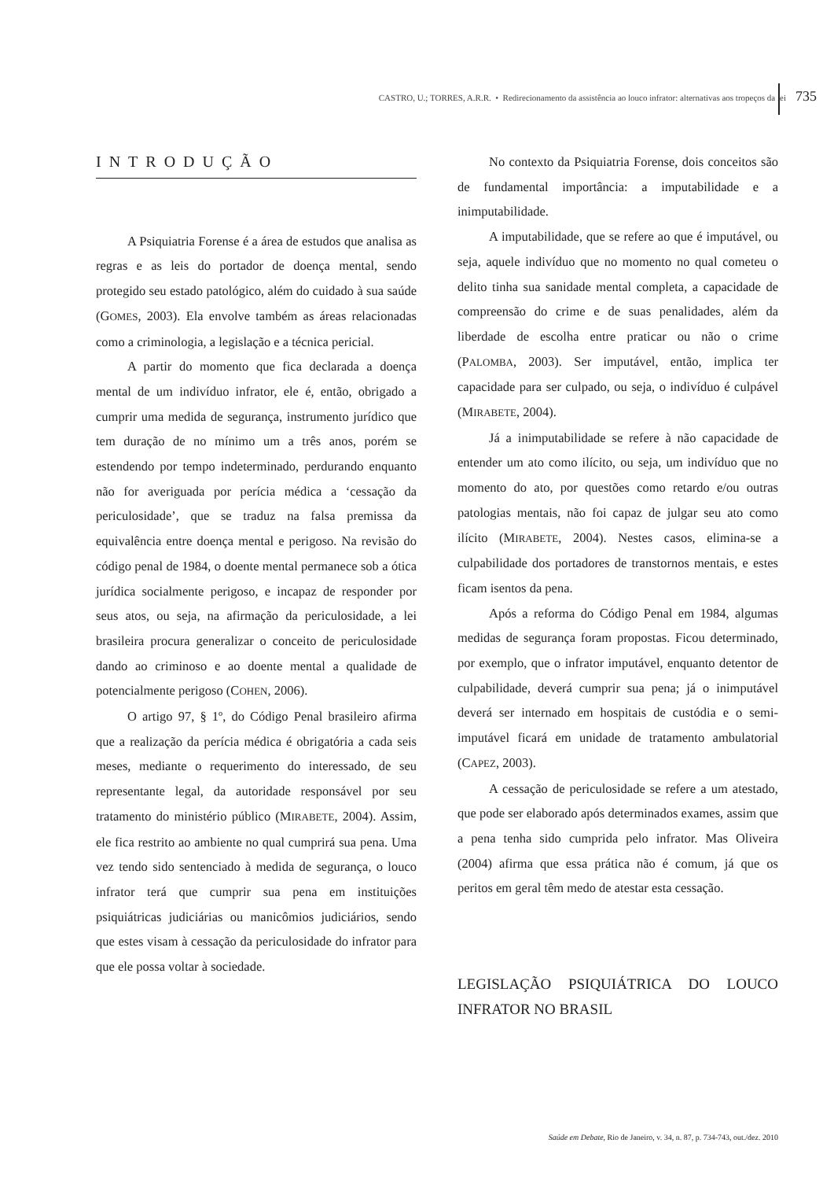CASTRO, U.; TORRES, A.R.R. • Redirecionamento da assistência ao louco infrator: alternativas aos tropeços da lei 735
INTRODUÇÃO
A Psiquiatria Forense é a área de estudos que analisa as regras e as leis do portador de doença mental, sendo protegido seu estado patológico, além do cuidado à sua saúde (GOMES, 2003). Ela envolve também as áreas relacionadas como a criminologia, a legislação e a técnica pericial.
A partir do momento que fica declarada a doença mental de um indivíduo infrator, ele é, então, obrigado a cumprir uma medida de segurança, instrumento jurídico que tem duração de no mínimo um a três anos, porém se estendendo por tempo indeterminado, perdurando enquanto não for averiguada por perícia médica a ‘cessação da periculosidade’, que se traduz na falsa premissa da equivalência entre doença mental e perigoso. Na revisão do código penal de 1984, o doente mental permanece sob a ótica jurídica socialmente perigoso, e incapaz de responder por seus atos, ou seja, na afirmação da periculosidade, a lei brasileira procura generalizar o conceito de periculosidade dando ao criminoso e ao doente mental a qualidade de potencialmente perigoso (COHEN, 2006).
O artigo 97, § 1º, do Código Penal brasileiro afirma que a realização da perícia médica é obrigatória a cada seis meses, mediante o requerimento do interessado, de seu representante legal, da autoridade responsável por seu tratamento do ministério público (MIRABETE, 2004). Assim, ele fica restrito ao ambiente no qual cumprirá sua pena. Uma vez tendo sido sentenciado à medida de segurança, o louco infrator terá que cumprir sua pena em instituições psiquiátricas judiciárias ou manicômios judiciários, sendo que estes visam à cessação da periculosidade do infrator para que ele possa voltar à sociedade.
No contexto da Psiquiatria Forense, dois conceitos são de fundamental importância: a imputabilidade e a inimputabilidade.
A imputabilidade, que se refere ao que é imputável, ou seja, aquele indivíduo que no momento no qual cometeu o delito tinha sua sanidade mental completa, a capacidade de compreensão do crime e de suas penalidades, além da liberdade de escolha entre praticar ou não o crime (PALOMBA, 2003). Ser imputável, então, implica ter capacidade para ser culpado, ou seja, o indivíduo é culpável (MIRABETE, 2004).
Já a inimputabilidade se refere à não capacidade de entender um ato como ilícito, ou seja, um indivíduo que no momento do ato, por questões como retardo e/ou outras patologias mentais, não foi capaz de julgar seu ato como ilícito (MIRABETE, 2004). Nestes casos, elimina-se a culpabilidade dos portadores de transtornos mentais, e estes ficam isentos da pena.
Após a reforma do Código Penal em 1984, algumas medidas de segurança foram propostas. Ficou determinado, por exemplo, que o infrator imputável, enquanto detentor de culpabilidade, deverá cumprir sua pena; já o inimputável deverá ser internado em hospitais de custódia e o semi-imputável ficará em unidade de tratamento ambulatorial (CAPEZ, 2003).
A cessação de periculosidade se refere a um atestado, que pode ser elaborado após determinados exames, assim que a pena tenha sido cumprida pelo infrator. Mas Oliveira (2004) afirma que essa prática não é comum, já que os peritos em geral têm medo de atestar esta cessação.
LEGISLAÇÃO PSIQUIÁTRICA DO LOUCO INFRATOR NO BRASIL
Saúde em Debate, Rio de Janeiro, v. 34, n. 87, p. 734-743, out./dez. 2010